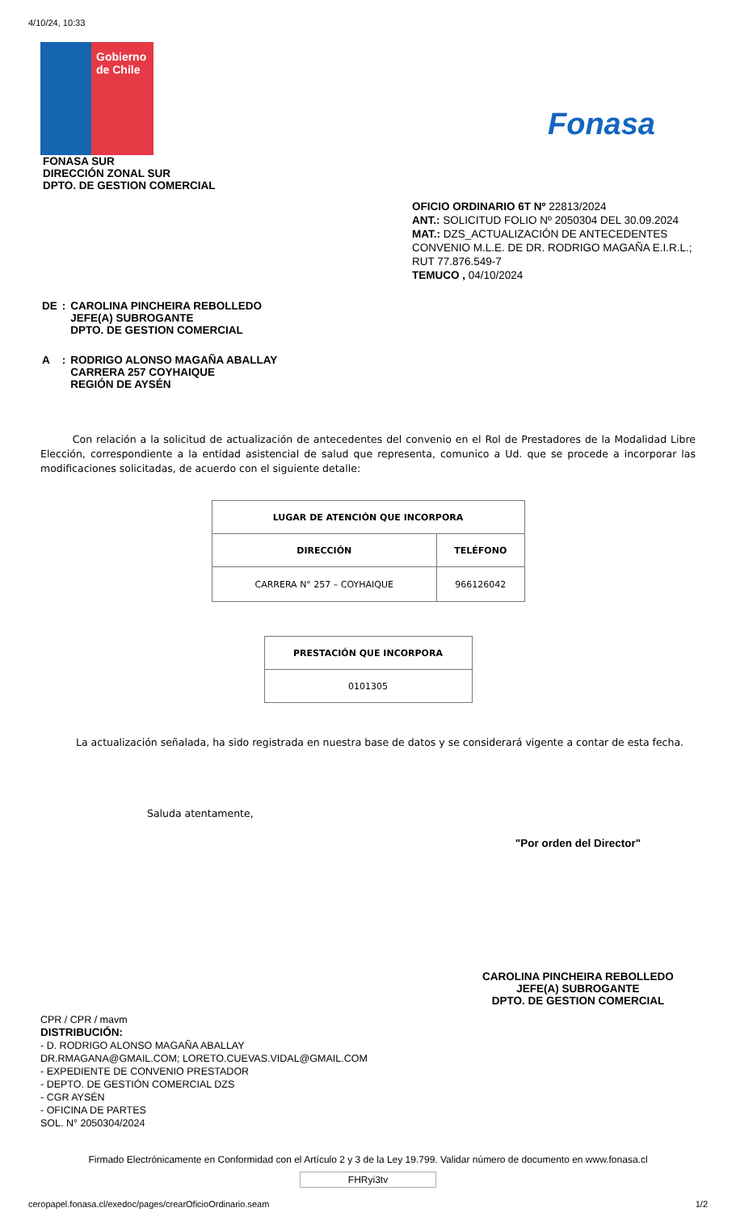4/10/24, 10:33
Gobierno de Chile
Fonasa
FONASA SUR
DIRECCIÓN ZONAL SUR
DPTO. DE GESTION COMERCIAL
OFICIO ORDINARIO 6T Nº 22813/2024
ANT.: SOLICITUD FOLIO Nº 2050304 DEL 30.09.2024
MAT.: DZS_ACTUALIZACIÓN DE ANTECEDENTES CONVENIO M.L.E. DE DR. RODRIGO MAGAÑA E.I.R.L.; RUT 77.876.549-7
TEMUCO , 04/10/2024
| DE | : | CAROLINA PINCHEIRA REBOLLEDO JEFE(A) SUBROGANTE DPTO. DE GESTION COMERCIAL |
| A | : | RODRIGO ALONSO MAGAÑA ABALLAY CARRERA 257 COYHAIQUE REGIÓN DE AYSÉN |
Con relación a la solicitud de actualización de antecedentes del convenio en el Rol de Prestadores de la Modalidad Libre Elección, correspondiente a la entidad asistencial de salud que representa, comunico a Ud. que se procede a incorporar las modificaciones solicitadas, de acuerdo con el siguiente detalle:
| LUGAR DE ATENCIÓN QUE INCORPORA | |
| --- | --- |
| DIRECCIÓN | TELÉFONO |
| CARRERA N° 257 – COYHAIQUE | 966126042 |
| PRESTACIÓN QUE INCORPORA |
| --- |
| 0101305 |
La actualización señalada, ha sido registrada en nuestra base de datos y se considerará vigente a contar de esta fecha.
Saluda atentamente,
"Por orden del Director"
CAROLINA PINCHEIRA REBOLLEDO
JEFE(A) SUBROGANTE
DPTO. DE GESTION COMERCIAL
CPR / CPR / mavm
DISTRIBUCIÓN:
- D. RODRIGO ALONSO MAGAÑA ABALLAY
DR.RMAGANA@GMAIL.COM; LORETO.CUEVAS.VIDAL@GMAIL.COM
- EXPEDIENTE DE CONVENIO PRESTADOR
- DEPTO. DE GESTIÓN COMERCIAL DZS
- CGR AYSÉN
- OFICINA DE PARTES
SOL. N° 2050304/2024
Firmado Electrónicamente en Conformidad con el Artículo 2 y 3 de la Ley 19.799. Validar número de documento en www.fonasa.cl
FHRyi3tv
ceropapel.fonasa.cl/exedoc/pages/crearOficioOrdinario.seam 1/2